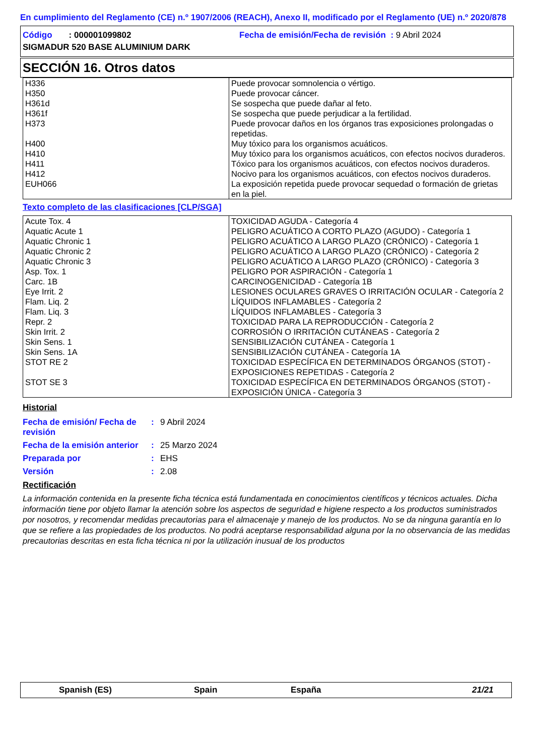En cumplimiento del Reglamento (CE) n.º 1907/2006 (REACH), Anexo II, modificado por el Reglamento (UE) n.º 2020/878
Código : 000001099802 Fecha de emisión/Fecha de revisión : 9 Abril 2024
SIGMADUR 520 BASE ALUMINIUM DARK
SECCIÓN 16. Otros datos
| H336 | Puede provocar somnolencia o vértigo. |
| H350 | Puede provocar cáncer. |
| H361d | Se sospecha que puede dañar al feto. |
| H361f | Se sospecha que puede perjudicar a la fertilidad. |
| H373 | Puede provocar daños en los órganos tras exposiciones prolongadas o repetidas. |
| H400 | Muy tóxico para los organismos acuáticos. |
| H410 | Muy tóxico para los organismos acuáticos, con efectos nocivos duraderos. |
| H411 | Tóxico para los organismos acuáticos, con efectos nocivos duraderos. |
| H412 | Nocivo para los organismos acuáticos, con efectos nocivos duraderos. |
| EUH066 | La exposición repetida puede provocar sequedad o formación de grietas en la piel. |
Texto completo de las clasificaciones [CLP/SGA]
| Acute Tox. 4 | TOXICIDAD AGUDA - Categoría 4 |
| Aquatic Acute 1 | PELIGRO ACUÁTICO A CORTO PLAZO (AGUDO) - Categoría 1 |
| Aquatic Chronic 1 | PELIGRO ACUÁTICO A LARGO PLAZO (CRÓNICO) - Categoría 1 |
| Aquatic Chronic 2 | PELIGRO ACUÁTICO A LARGO PLAZO (CRÓNICO) - Categoría 2 |
| Aquatic Chronic 3 | PELIGRO ACUÁTICO A LARGO PLAZO (CRÓNICO) - Categoría 3 |
| Asp. Tox. 1 | PELIGRO POR ASPIRACIÓN - Categoría 1 |
| Carc. 1B | CARCINOGENICIDAD - Categoría 1B |
| Eye Irrit. 2 | LESIONES OCULARES GRAVES O IRRITACIÓN OCULAR - Categoría 2 |
| Flam. Liq. 2 | LÍQUIDOS INFLAMABLES - Categoría 2 |
| Flam. Liq. 3 | LÍQUIDOS INFLAMABLES - Categoría 3 |
| Repr. 2 | TOXICIDAD PARA LA REPRODUCCIÓN - Categoría 2 |
| Skin Irrit. 2 | CORROSIÓN O IRRITACIÓN CUTÁNEAS - Categoría 2 |
| Skin Sens. 1 | SENSIBILIZACIÓN CUTÁNEA - Categoría 1 |
| Skin Sens. 1A | SENSIBILIZACIÓN CUTÁNEA - Categoría 1A |
| STOT RE 2 | TOXICIDAD ESPECÍFICA EN DETERMINADOS ÓRGANOS (STOT) - EXPOSICIONES REPETIDAS - Categoría 2 |
| STOT SE 3 | TOXICIDAD ESPECÍFICA EN DETERMINADOS ÓRGANOS (STOT) - EXPOSICIÓN ÚNICA - Categoría 3 |
Historial
| Fecha de emisión/ Fecha de revisión | : | 9 Abril 2024 |
| Fecha de la emisión anterior | : | 25 Marzo 2024 |
| Preparada por | : | EHS |
| Versión | : | 2.08 |
Rectificación
La información contenida en la presente ficha técnica está fundamentada en conocimientos científicos y técnicos actuales. Dicha información tiene por objeto llamar la atención sobre los aspectos de seguridad e higiene respecto a los productos suministrados por nosotros, y recomendar medidas precautorias para el almacenaje y manejo de los productos. No se da ninguna garantía en lo que se refiere a las propiedades de los productos. No podrá aceptarse responsabilidad alguna por la no observancia de las medidas precautorias descritas en esta ficha técnica ni por la utilización inusual de los productos
Spanish (ES) Spain España 21/21